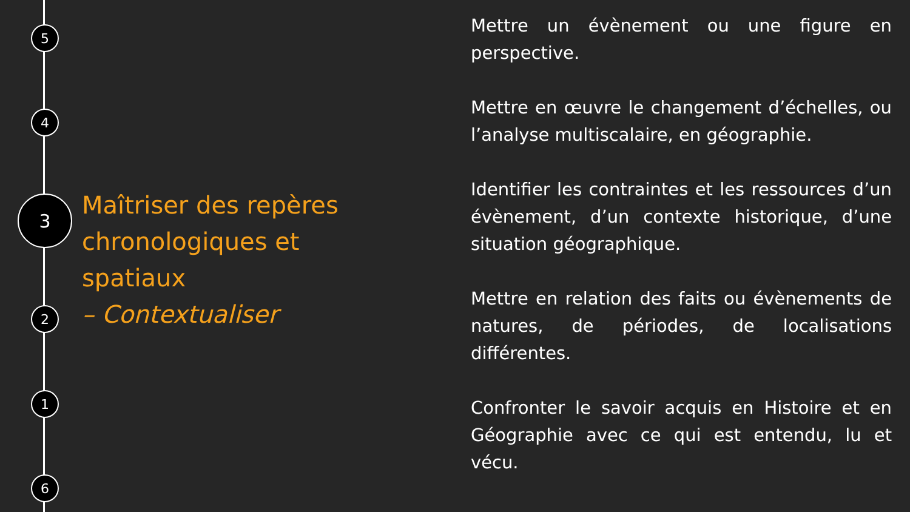5
4
3
2
1
6
Maîtriser des repères chronologiques et spatiaux
– Contextualiser
Mettre un évènement ou une figure en perspective.
Mettre en œuvre le changement d’échelles, ou l’analyse multiscalaire, en géographie.
Identifier les contraintes et les ressources d’un évènement, d’un contexte historique, d’une situation géographique.
Mettre en relation des faits ou évènements de natures, de périodes, de localisations différentes.
Confronter le savoir acquis en Histoire et en Géographie avec ce qui est entendu, lu et vécu.